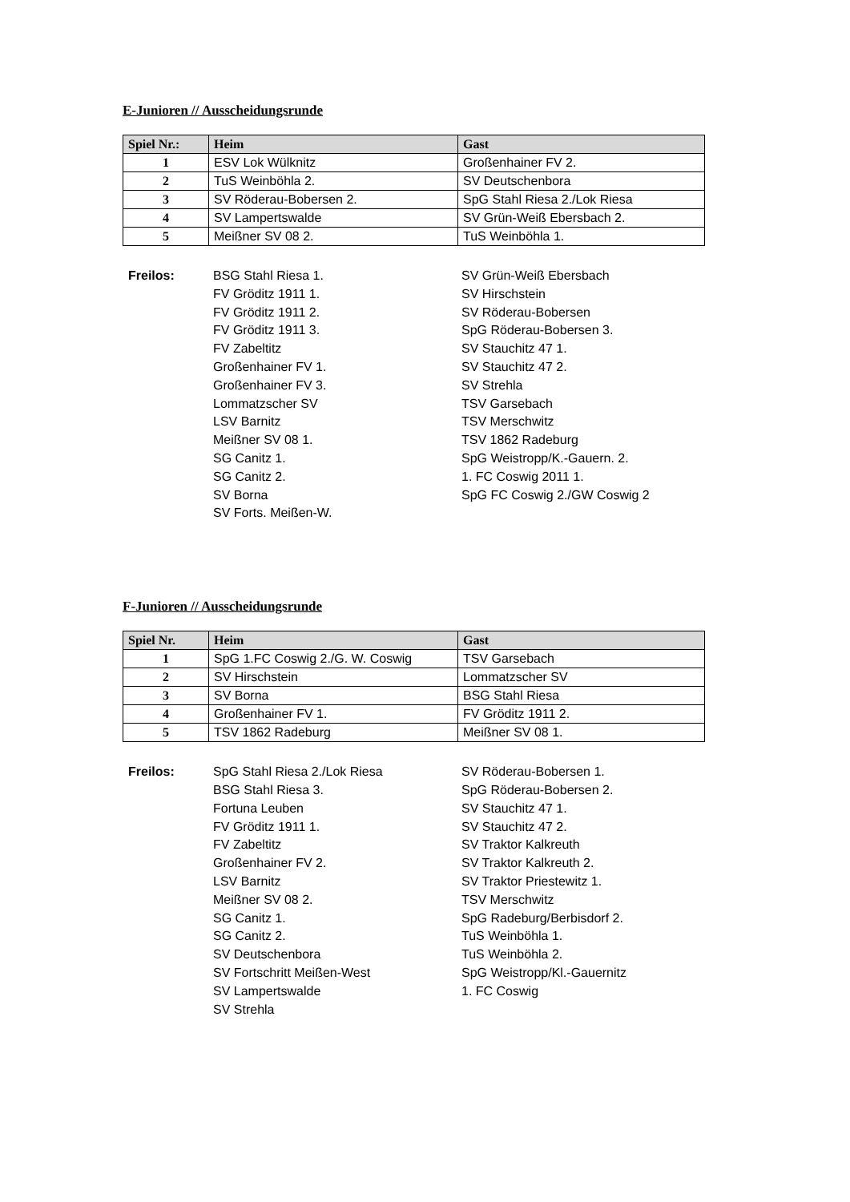E-Junioren // Ausscheidungsrunde
| Spiel Nr.: | Heim | Gast |
| --- | --- | --- |
| 1 | ESV Lok Wülknitz | Großenhainer FV 2. |
| 2 | TuS Weinböhla 2. | SV Deutschenbora |
| 3 | SV Röderau-Bobersen 2. | SpG Stahl Riesa 2./Lok Riesa |
| 4 | SV Lampertswalde | SV Grün-Weiß Ebersbach 2. |
| 5 | Meißner SV 08 2. | TuS Weinböhla 1. |
Freilos: BSG Stahl Riesa 1.
FV Gröditz 1911 1.
FV Gröditz 1911 2.
FV Gröditz 1911 3.
FV Zabeltitz
Großenhainer FV 1.
Großenhainer FV 3.
Lommatzscher SV
LSV Barnitz
Meißner SV 08 1.
SG Canitz 1.
SG Canitz 2.
SV Borna
SV Forts. Meißen-W.
SV Grün-Weiß Ebersbach
SV Hirschstein
SV Röderau-Bobersen
SpG Röderau-Bobersen 3.
SV Stauchitz 47 1.
SV Stauchitz 47 2.
SV Strehla
TSV Garsebach
TSV Merschwitz
TSV 1862 Radeburg
SpG Weistropp/K.-Gauern. 2.
1. FC Coswig 2011 1.
SpG FC Coswig 2./GW Coswig 2
F-Junioren // Ausscheidungsrunde
| Spiel Nr. | Heim | Gast |
| --- | --- | --- |
| 1 | SpG 1.FC Coswig 2./G. W. Coswig | TSV Garsebach |
| 2 | SV Hirschstein | Lommatzscher SV |
| 3 | SV Borna | BSG Stahl Riesa |
| 4 | Großenhainer FV 1. | FV Gröditz 1911 2. |
| 5 | TSV 1862 Radeburg | Meißner SV 08 1. |
Freilos: SpG Stahl Riesa 2./Lok Riesa
BSG Stahl Riesa 3.
Fortuna Leuben
FV Gröditz 1911 1.
FV Zabeltitz
Großenhainer FV 2.
LSV Barnitz
Meißner SV 08 2.
SG Canitz 1.
SG Canitz 2.
SV Deutschenbora
SV Fortschritt Meißen-West
SV Lampertswalde
SV Strehla
SV Röderau-Bobersen 1.
SpG Röderau-Bobersen 2.
SV Stauchitz 47 1.
SV Stauchitz 47 2.
SV Traktor Kalkreuth
SV Traktor Kalkreuth 2.
SV Traktor Priestewitz 1.
TSV Merschwitz
SpG Radeburg/Berbisdorf 2.
TuS Weinböhla 1.
TuS Weinböhla 2.
SpG Weistropp/Kl.-Gauernitz
1. FC Coswig